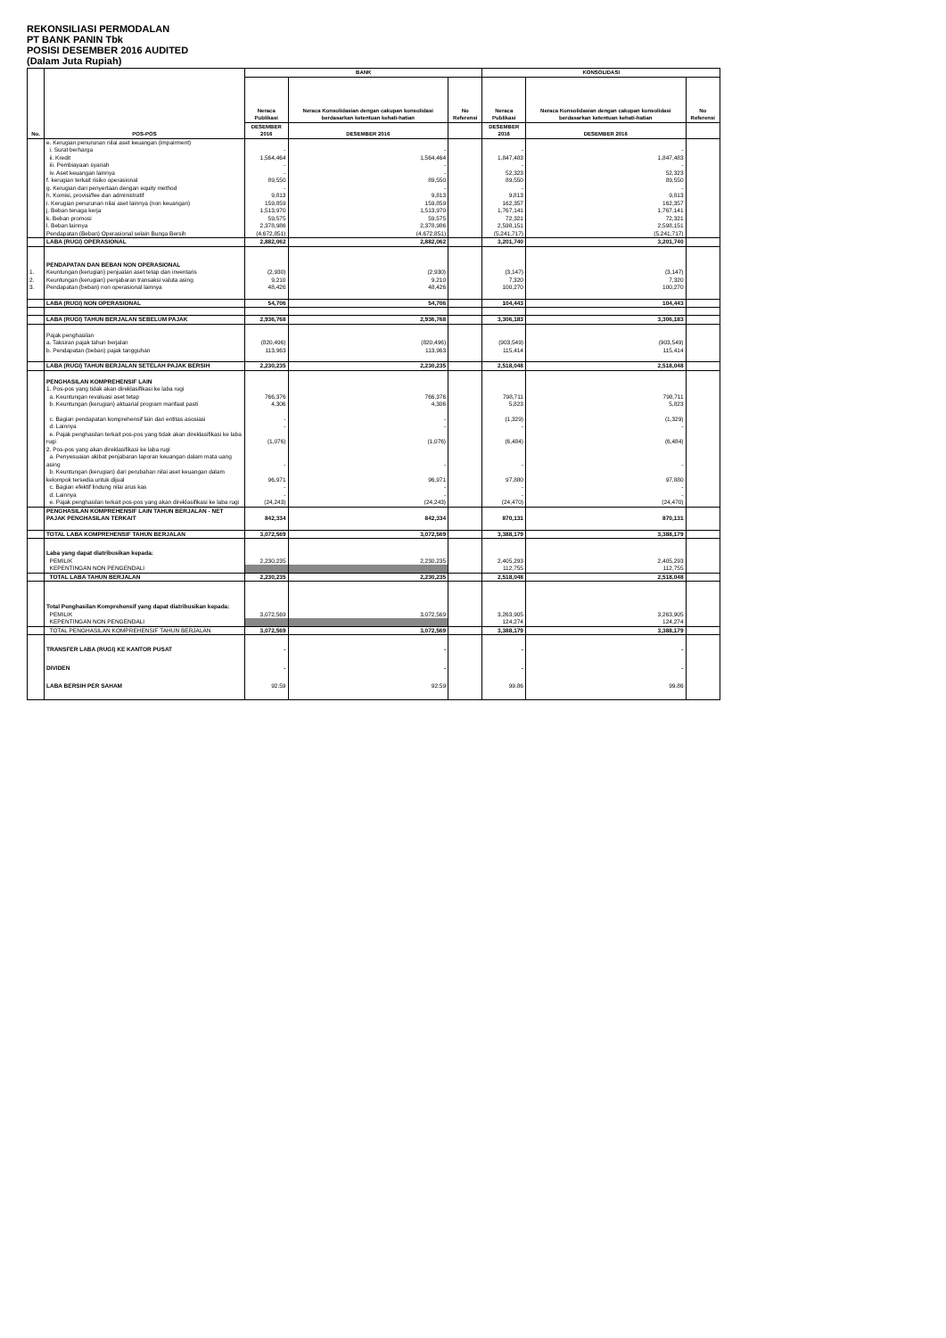REKONSILIASI PERMODALAN
PT BANK PANIN Tbk
POSISI DESEMBER 2016 AUDITED
(Dalam Juta Rupiah)
| No. | POS-POS | BANK | | | KONSOLIDASI | | |
| --- | --- | --- | --- | --- | --- | --- | --- |
| | | Neraca Publikasi | Neraca Konsolidasian dengan cakupan konsolidasi berdasarkan ketentuan kehati-hatian | No Referensi | Neraca Publikasi | Neraca Konsolidasian dengan cakupan konsolidasi berdasarkan ketentuan kehati-hatian | No Referensi |
| | | DESEMBER 2016 | DESEMBER 2016 | | DESEMBER 2016 | DESEMBER 2016 | |
| | e. Kerugian penurunan nilai aset keuangan (impairment) | | | | | | |
| | i. Surat berharga | - | - | | - | - | |
| | ii. Kredit | 1,564,464 | 1,564,464 | | 1,847,483 | 1,847,483 | |
| | iii. Pembiayaan syariah | - | - | | - | - | |
| | iv. Aset keuangan lainnya | - | - | | 52,323 | 52,323 | |
| | f. kerugian terkait risiko operasional | 89,550 | 89,550 | | 89,550 | 89,550 | |
| | g. Kerugian dari penyertaan dengan equity method | - | - | | - | - | |
| | h. Komisi, provisi/fee dan administratif | 9,813 | 9,813 | | 9,813 | 9,813 | |
| | i. Kerugian penurunan nilai aset lainnya (non keuangan) | 159,859 | 159,859 | | 162,357 | 162,357 | |
| | j. Beban tenaga kerja | 1,513,970 | 1,513,970 | | 1,767,141 | 1,767,141 | |
| | k. Beban promosi | 59,575 | 59,575 | | 72,321 | 72,321 | |
| | l. Beban lainnya | 2,378,986 | 2,378,986 | | 2,598,151 | 2,598,151 | |
| | Pendapatan (Beban) Operasional selain Bunga Bersih | (4,672,851) | (4,672,851) | | (5,241,717) | (5,241,717) | |
| | LABA (RUGI) OPERASIONAL | 2,882,062 | 2,882,062 | | 3,201,740 | 3,201,740 | |
| | PENDAPATAN DAN BEBAN NON OPERASIONAL | | | | | | |
| 1. | Keuntungan (kerugian) penjualan aset tetap dan inventaris | (2,930) | (2,930) | | (3,147) | (3,147) | |
| 2. | Keuntungan (kerugian) penjabaran transaksi valuta asing | 9,210 | 9,210 | | 7,320 | 7,320 | |
| 3. | Pendapatan (beban) non operasional lainnya | 48,426 | 48,426 | | 100,270 | 100,270 | |
| | LABA (RUGI) NON OPERASIONAL | 54,706 | 54,706 | | 104,443 | 104,443 | |
| | LABA (RUGI) TAHUN BERJALAN SEBELUM PAJAK | 2,936,768 | 2,936,768 | | 3,306,183 | 3,306,183 | |
| | Pajak penghasilan | | | | | | |
| | a. Taksiran pajak tahun berjalan | (820,496) | (820,496) | | (903,549) | (903,549) | |
| | b. Pendapatan (beban) pajak tangguhan | 113,963 | 113,963 | | 115,414 | 115,414 | |
| | LABA (RUGI) TAHUN BERJALAN SETELAH PAJAK BERSIH | 2,230,235 | 2,230,235 | | 2,518,048 | 2,518,048 | |
| | PENGHASILAN KOMPREHENSIF LAIN | | | | | | |
| | 1. Pos-pos yang tidak akan direklasifikasi ke laba rugi | | | | | | |
| | a. Keuntungan revaluasi aset tetap | 766,376 | 766,376 | | 798,711 | 798,711 | |
| | b. Keuntungan (kerugian) aktuarial program manfaat pasti | 4,306 | 4,306 | | 5,823 | 5,823 | |
| | c. Bagian pendapatan komprehensif lain dari entitas asosiasi | - | - | | (1,329) | (1,329) | |
| | d. Lainnya | - | - | | - | - | |
| | e. Pajak penghasilan terkait pos-pos yang tidak akan direklasifikasi ke laba rugi | (1,076) | (1,076) | | (6,484) | (6,484) | |
| | 2. Pos-pos yang akan direklasifikasi ke laba rugi | | | | | | |
| | a. Penyesuaian akibat penjabaran laporan keuangan dalam mata uang asing | - | - | | - | - | |
| | b. Keuntungan (kerugian) dari perubahan nilai aset keuangan dalam kelompok tersedia untuk dijual | 96,971 | 96,971 | | 97,880 | 97,880 | |
| | c. Bagian efektif lindung nilai arus kas | - | - | | - | - | |
| | d. Lainnya | - | - | | - | - | |
| | e. Pajak penghasilan terkait pos-pos yang akan direklasifikasi ke laba rugi | (24,243) | (24,243) | | (24,470) | (24,470) | |
| | PENGHASILAN KOMPREHENSIF LAIN TAHUN BERJALAN - NET PAJAK PENGHASILAN TERKAIT | 842,334 | 842,334 | | 870,131 | 870,131 | |
| | TOTAL LABA KOMPREHENSIF TAHUN BERJALAN | 3,072,569 | 3,072,569 | | 3,388,179 | 3,388,179 | |
| | Laba yang dapat diatribusikan kepada: | | | | | | |
| | PEMILIK | 2,230,235 | 2,230,235 | | 2,405,293 | 2,405,293 | |
| | KEPENTINGAN NON PENGENDALI | | | | 112,755 | 112,755 | |
| | TOTAL LABA TAHUN BERJALAN | 2,230,235 | 2,230,235 | | 2,518,048 | 2,518,048 | |
| | Total Penghasilan Komprehensif yang dapat diatribusikan kepada: | | | | | | |
| | PEMILIK | 3,072,569 | 3,072,569 | | 3,263,905 | 3,263,905 | |
| | KEPENTINGAN NON PENGENDALI | | | | 124,274 | 124,274 | |
| | TOTAL PENGHASILAN KOMPREHENSIF TAHUN BERJALAN | 3,072,569 | 3,072,569 | | 3,388,179 | 3,388,179 | |
| | TRANSFER LABA (RUGI) KE KANTOR PUSAT | - | - | | - | - | |
| | DIVIDEN | - | - | | - | - | |
| | LABA BERSIH PER SAHAM | 92.59 | 92.59 | | 99.86 | 99.86 | |